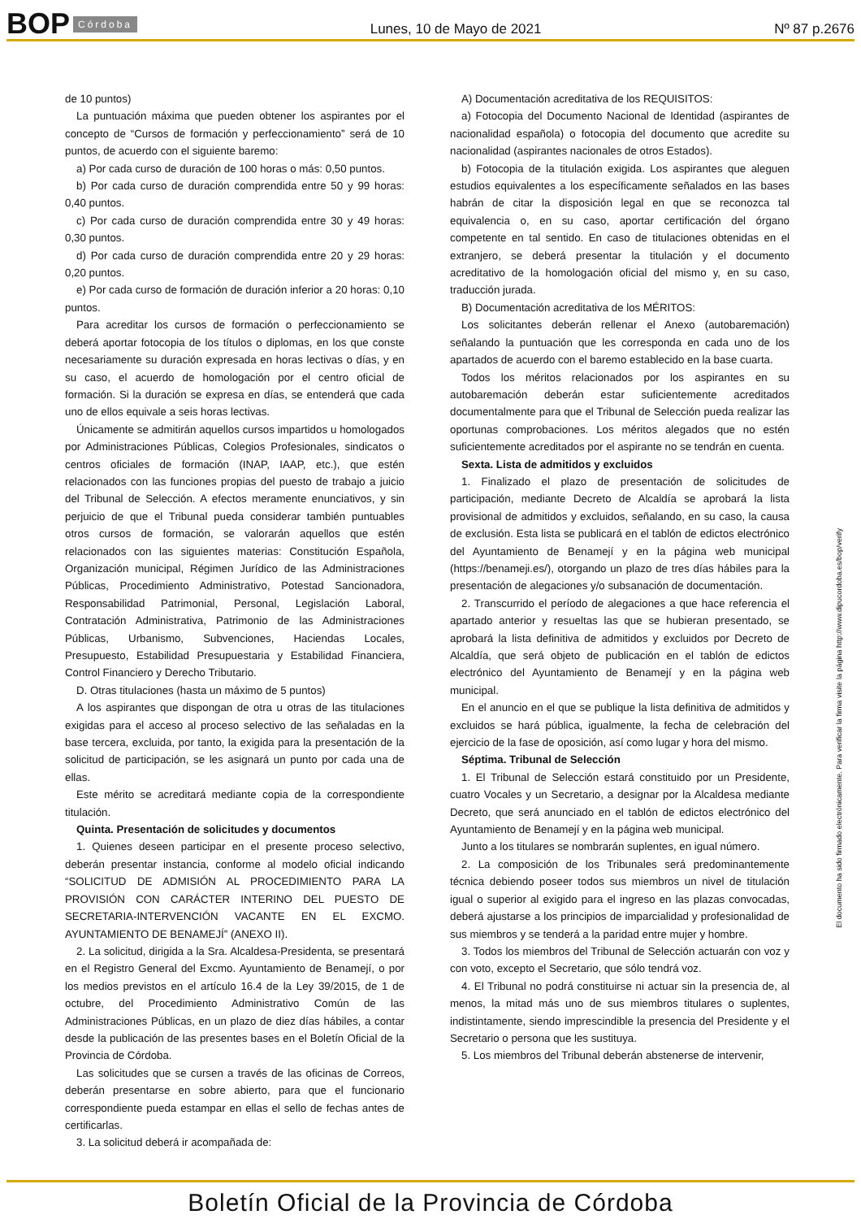BOP Córdoba Lunes, 10 de Mayo de 2021 Nº 87 p.2676
de 10 puntos)
La puntuación máxima que pueden obtener los aspirantes por el concepto de “Cursos de formación y perfeccionamiento” será de 10 puntos, de acuerdo con el siguiente baremo:
a) Por cada curso de duración de 100 horas o más: 0,50 puntos.
b) Por cada curso de duración comprendida entre 50 y 99 horas: 0,40 puntos.
c) Por cada curso de duración comprendida entre 30 y 49 horas: 0,30 puntos.
d) Por cada curso de duración comprendida entre 20 y 29 horas: 0,20 puntos.
e) Por cada curso de formación de duración inferior a 20 horas: 0,10 puntos.
Para acreditar los cursos de formación o perfeccionamiento se deberá aportar fotocopia de los títulos o diplomas, en los que conste necesariamente su duración expresada en horas lectivas o días, y en su caso, el acuerdo de homologación por el centro oficial de formación. Si la duración se expresa en días, se entenderá que cada uno de ellos equivale a seis horas lectivas.
Únicamente se admitirán aquellos cursos impartidos u homologados por Administraciones Públicas, Colegios Profesionales, sindicatos o centros oficiales de formación (INAP, IAAP, etc.), que estén relacionados con las funciones propias del puesto de trabajo a juicio del Tribunal de Selección. A efectos meramente enunciativos, y sin perjuicio de que el Tribunal pueda considerar también puntuables otros cursos de formación, se valorarán aquellos que estén relacionados con las siguientes materias: Constitución Española, Organización municipal, Régimen Jurídico de las Administraciones Públicas, Procedimiento Administrativo, Potestad Sancionadora, Responsabilidad Patrimonial, Personal, Legislación Laboral, Contratación Administrativa, Patrimonio de las Administraciones Públicas, Urbanismo, Subvenciones, Haciendas Locales, Presupuesto, Estabilidad Presupuestaria y Estabilidad Financiera, Control Financiero y Derecho Tributario.
D. Otras titulaciones (hasta un máximo de 5 puntos)
A los aspirantes que dispongan de otra u otras de las titulaciones exigidas para el acceso al proceso selectivo de las señaladas en la base tercera, excluida, por tanto, la exigida para la presentación de la solicitud de participación, se les asignará un punto por cada una de ellas.
Este mérito se acreditará mediante copia de la correspondiente titulación.
Quinta. Presentación de solicitudes y documentos
1. Quienes deseen participar en el presente proceso selectivo, deberán presentar instancia, conforme al modelo oficial indicando “SOLICITUD DE ADMISIÓN AL PROCEDIMIENTO PARA LA PROVISIÓN CON CARÁCTER INTERINO DEL PUESTO DE SECRETARIA-INTERVENCIÓN VACANTE EN EL EXCMO. AYUNTAMIENTO DE BENAMEJÍ” (ANEXO II).
2. La solicitud, dirigida a la Sra. Alcaldesa-Presidenta, se presentará en el Registro General del Excmo. Ayuntamiento de Benamejí, o por los medios previstos en el artículo 16.4 de la Ley 39/2015, de 1 de octubre, del Procedimiento Administrativo Común de las Administraciones Públicas, en un plazo de diez días hábiles, a contar desde la publicación de las presentes bases en el Boletín Oficial de la Provincia de Córdoba.
Las solicitudes que se cursen a través de las oficinas de Correos, deberán presentarse en sobre abierto, para que el funcionario correspondiente pueda estampar en ellas el sello de fechas antes de certificarlas.
3. La solicitud deberá ir acompañada de:
A) Documentación acreditativa de los REQUISITOS:
a) Fotocopia del Documento Nacional de Identidad (aspirantes de nacionalidad española) o fotocopia del documento que acredite su nacionalidad (aspirantes nacionales de otros Estados).
b) Fotocopia de la titulación exigida. Los aspirantes que aleguen estudios equivalentes a los específicamente señalados en las bases habrán de citar la disposición legal en que se reconozca tal equivalencia o, en su caso, aportar certificación del órgano competente en tal sentido. En caso de titulaciones obtenidas en el extranjero, se deberá presentar la titulación y el documento acreditativo de la homologación oficial del mismo y, en su caso, traducción jurada.
B) Documentación acreditativa de los MÉRITOS:
Los solicitantes deberán rellenar el Anexo (autobaremación) señalando la puntuación que les corresponda en cada uno de los apartados de acuerdo con el baremo establecido en la base cuarta.
Todos los méritos relacionados por los aspirantes en su autobaremación deberán estar suficientemente acreditados documentalmente para que el Tribunal de Selección pueda realizar las oportunas comprobaciones. Los méritos alegados que no estén suficientemente acreditados por el aspirante no se tendrán en cuenta.
Sexta. Lista de admitidos y excluidos
1. Finalizado el plazo de presentación de solicitudes de participación, mediante Decreto de Alcaldía se aprobará la lista provisional de admitidos y excluidos, señalando, en su caso, la causa de exclusión. Esta lista se publicará en el tablón de edictos electrónico del Ayuntamiento de Benamejí y en la página web municipal (https://benameji.es/), otorgando un plazo de tres días hábiles para la presentación de alegaciones y/o subsanación de documentación.
2. Transcurrido el período de alegaciones a que hace referencia el apartado anterior y resueltas las que se hubieran presentado, se aprobará la lista definitiva de admitidos y excluidos por Decreto de Alcaldía, que será objeto de publicación en el tablón de edictos electrónico del Ayuntamiento de Benamejí y en la página web municipal.
En el anuncio en el que se publique la lista definitiva de admitidos y excluidos se hará pública, igualmente, la fecha de celebración del ejercicio de la fase de oposición, así como lugar y hora del mismo.
Séptima. Tribunal de Selección
1. El Tribunal de Selección estará constituido por un Presidente, cuatro Vocales y un Secretario, a designar por la Alcaldesa mediante Decreto, que será anunciado en el tablón de edictos electrónico del Ayuntamiento de Benamejí y en la página web municipal.
Junto a los titulares se nombrarán suplentes, en igual número.
2. La composición de los Tribunales será predominantemente técnica debiendo poseer todos sus miembros un nivel de titulación igual o superior al exigido para el ingreso en las plazas convocadas, deberá ajustarse a los principios de imparcialidad y profesionalidad de sus miembros y se tenderá a la paridad entre mujer y hombre.
3. Todos los miembros del Tribunal de Selección actuarán con voz y con voto, excepto el Secretario, que sólo tendrá voz.
4. El Tribunal no podrá constituirse ni actuar sin la presencia de, al menos, la mitad más uno de sus miembros titulares o suplentes, indistintamente, siendo imprescindible la presencia del Presidente y el Secretario o persona que les sustituya.
5. Los miembros del Tribunal deberán abstenerse de intervenir,
El documento ha sido firmado electrónicamente. Para verificar la firma visite la página http://www.dipucordoba.es/bop/verify
Boletín Oficial de la Provincia de Córdoba